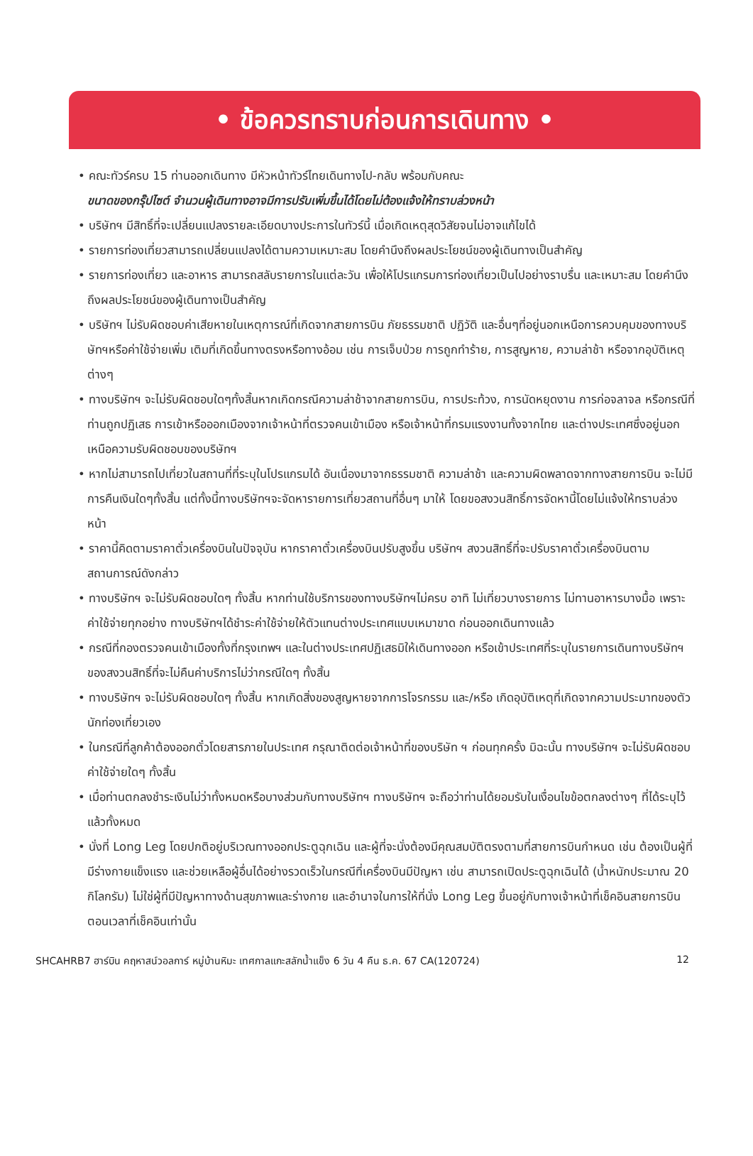• ข้อควรทราบก่อนการเดินทาง •
• คณะทัวร์ครบ 15 ท่านออกเดินทาง มีหัวหน้าทัวร์ไทยเดินทางไป-กลับ พร้อมกับคณะ
ขนาดของกรุ๊ปไซต์ จำนวนผู้เดินทางอาจมีการปรับเพิ่มขึ้นได้โดยไม่ต้องแจ้งให้ทราบล่วงหน้า
• บริษัทฯ มีสิทธิ์ที่จะเปลี่ยนแปลงรายละเอียดบางประการในทัวร์นี้ เมื่อเกิดเหตุสุดวิสัยจนไม่อาจแก้ไขได้
• รายการท่องเที่ยวสามารถเปลี่ยนแปลงได้ตามความเหมาะสม โดยคำนึงถึงผลประโยชน์ของผู้เดินทางเป็นสำคัญ
• รายการท่องเที่ยว และอาหาร สามารถสลับรายการในแต่ละวัน เพื่อให้โปรแกรมการท่องเที่ยวเป็นไปอย่างราบรื่น และเหมาะสม โดยคำนึงถึงผลประโยชน์ของผู้เดินทางเป็นสำคัญ
• บริษัทฯ ไม่รับผิดชอบค่าเสียหายในเหตุการณ์ที่เกิดจากสายการบิน ภัยธรรมชาติ ปฏิวัติ และอื่นๆที่อยู่นอกเหนือการควบคุมของทางบริษัทฯหรือค่าใช้จ่ายเพิ่ม เติมที่เกิดขึ้นทางตรงหรือทางอ้อม เช่น การเจ็บป่วย การถูกทำร้าย, การสูญหาย, ความล่าช้า หรือจากอุบัติเหตุต่างๆ
• ทางบริษัทฯ จะไม่รับผิดชอบใดๆทั้งสิ้นหากเกิดกรณีความล่าช้าจากสายการบิน, การประท้วง, การนัดหยุดงาน การก่อจลาจล หรือกรณีที่ท่านถูกปฏิเสธ การเข้าหรือออกเมืองจากเจ้าหน้าที่ตรวจคนเข้าเมือง หรือเจ้าหน้าที่กรมแรงงานทั้งจากไทย และต่างประเทศซึ่งอยู่นอกเหนือความรับผิดชอบของบริษัทฯ
• หากไม่สามารถไปเที่ยวในสถานที่ที่ระบุในโปรแกรมได้ อันเนื่องมาจากธรรมชาติ ความล่าช้า และความผิดพลาดจากทางสายการบิน จะไม่มีการคืนเงินใดๆทั้งสิ้น แต่ทั้งนี้ทางบริษัทฯจะจัดหารายการเที่ยวสถานที่อื่นๆ มาให้ โดยขอสงวนสิทธิ์การจัดหานี้โดยไม่แจ้งให้ทราบล่วงหน้า
• ราคานี้คิดตามราคาตั๋วเครื่องบินในปัจจุบัน หากราคาตั๋วเครื่องบินปรับสูงขึ้น บริษัทฯ สงวนสิทธิ์ที่จะปรับราคาตั๋วเครื่องบินตามสถานการณ์ดังกล่าว
• ทางบริษัทฯ จะไม่รับผิดชอบใดๆ ทั้งสิ้น หากท่านใช้บริการของทางบริษัทฯไม่ครบ อาทิ ไม่เที่ยวบางรายการ ไม่ทานอาหารบางมื้อ เพราะค่าใช้จ่ายทุกอย่าง ทางบริษัทฯได้ชำระค่าใช้จ่ายให้ตัวแทนต่างประเทศแบบเหมาขาด ก่อนออกเดินทางแล้ว
• กรณีที่กองตรวจคนเข้าเมืองทั้งที่กรุงเทพฯ และในต่างประเทศปฏิเสธมิให้เดินทางออก หรือเข้าประเทศที่ระบุในรายการเดินทางบริษัทฯ ของสงวนสิทธิ์ที่จะไม่คืนค่าบริการไม่ว่ากรณีใดๆ ทั้งสิ้น
• ทางบริษัทฯ จะไม่รับผิดชอบใดๆ ทั้งสิ้น หากเกิดสิ่งของสูญหายจากการโจรกรรม และ/หรือ เกิดอุบัติเหตุที่เกิดจากความประมาทของตัวนักท่องเที่ยวเอง
• ในกรณีที่ลูกค้าต้องออกตั๋วโดยสารภายในประเทศ กรุณาติดต่อเจ้าหน้าที่ของบริษัท ฯ ก่อนทุกครั้ง มิฉะนั้น ทางบริษัทฯ จะไม่รับผิดชอบค่าใช้จ่ายใดๆ ทั้งสิ้น
• เมื่อท่านตกลงชำระเงินไม่ว่าทั้งหมดหรือบางส่วนกับทางบริษัทฯ ทางบริษัทฯ จะถือว่าท่านได้ยอมรับในเงื่อนไขข้อตกลงต่างๆ ที่ได้ระบุไว้แล้วทั้งหมด
• นั่งที่ Long Leg โดยปกติอยู่บริเวณทางออกประตูฉุกเฉิน และผู้ที่จะนั่งต้องมีคุณสมบัติตรงตามที่สายการบินกำหนด เช่น ต้องเป็นผู้ที่มีร่างกายแข็งแรง และช่วยเหลือผู้อื่นได้อย่างรวดเร็วในกรณีที่เครื่องบินมีปัญหา เช่น สามารถเปิดประตูฉุกเฉินได้ (น้ำหนักประมาณ 20 กิโลกรัม) ไม่ใช่ผู้ที่มีปัญหาทางด้านสุขภาพและร่างกาย และอำนาจในการให้ที่นั่ง Long Leg ขึ้นอยู่กับทางเจ้าหน้าที่เช็คอินสายการบินตอนเวลาที่เช็คอินเท่านั้น
SHCAHRB7 ฮาร์บิน คฤหาสน์วอลการ์ หมู่บ้านหิมะ เทศกาลแกะสลักน้ำแข็ง 6 วัน 4 คืน ธ.ค. 67 CA(120724) 12